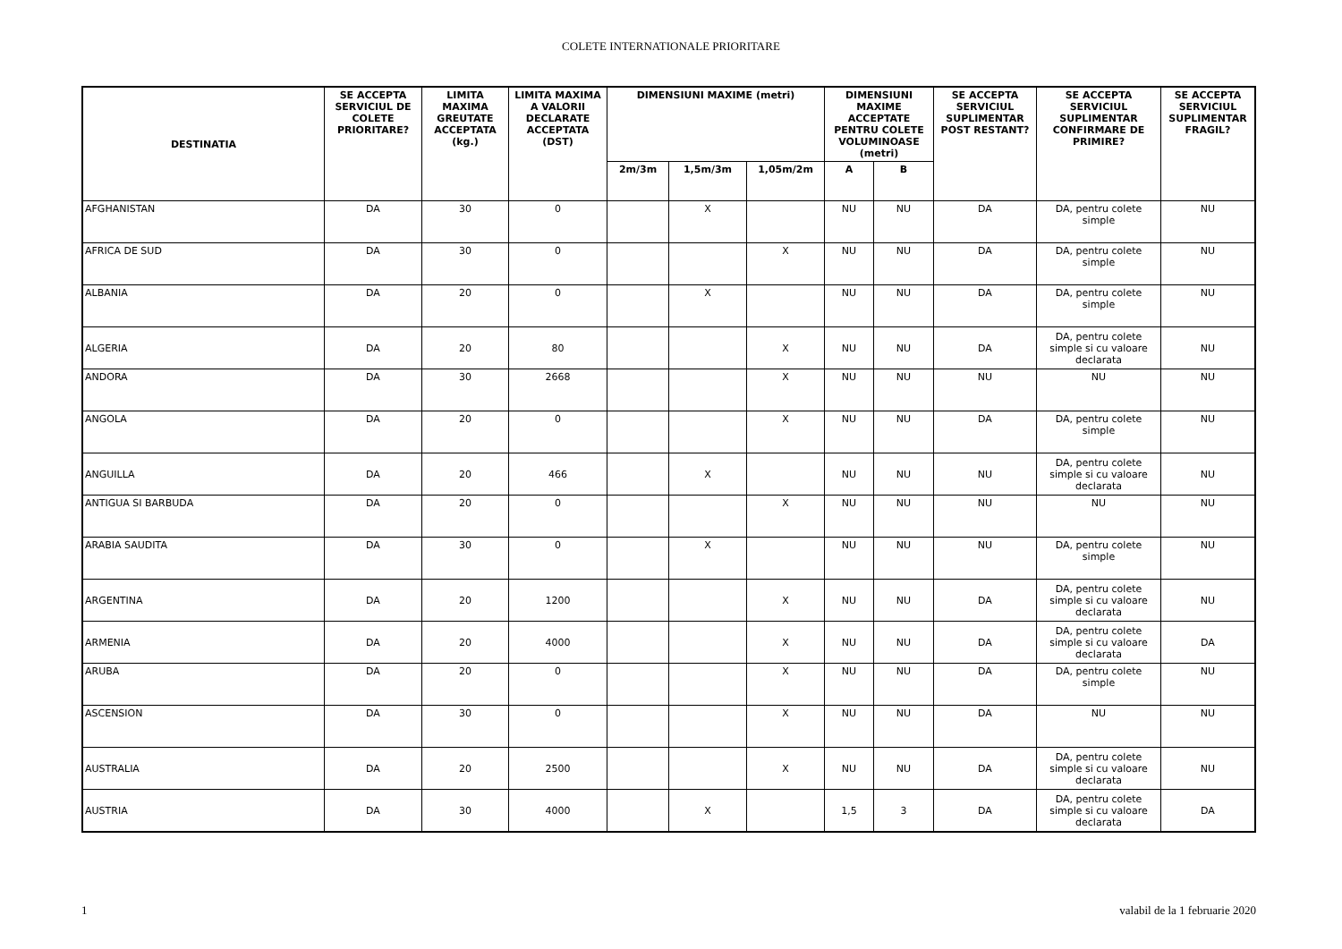COLETE INTERNATIONALE PRIORITARE
| DESTINATIA | SE ACCEPTA SERVICIUL DE COLETE PRIORITARE? | LIMITA MAXIMA GREUTATE ACCEPTATA (kg.) | LIMITA MAXIMA A VALORII DECLARATE ACCEPTATA (DST) | DIMENSIUNI MAXIME (metri) | | | DIMENSIUNI MAXIME ACCEPTATE PENTRU COLETE VOLUMINOASE (metri) | | SE ACCEPTA SERVICIUL SUPLIMENTAR POST RESTANT? | SE ACCEPTA SERVICIUL SUPLIMENTAR CONFIRMARE DE PRIMIRE? | SE ACCEPTA SERVICIUL SUPLIMENTAR FRAGIL? |
| --- | --- | --- | --- | --- | --- | --- | --- | --- | --- | --- | --- |
| | | | | 2m/3m | 1,5m/3m | 1,05m/2m | A | B | | | |
| AFGHANISTAN | DA | 30 | 0 | | X | | NU | NU | DA | DA, pentru colete simple | NU |
| AFRICA DE SUD | DA | 30 | 0 | | | X | NU | NU | DA | DA, pentru colete simple | NU |
| ALBANIA | DA | 20 | 0 | | X | | NU | NU | DA | DA, pentru colete simple | NU |
| ALGERIA | DA | 20 | 80 | | | X | NU | NU | DA | DA, pentru colete simple si cu valoare declarata | NU |
| ANDORA | DA | 30 | 2668 | | | X | NU | NU | NU | NU | NU |
| ANGOLA | DA | 20 | 0 | | | X | NU | NU | DA | DA, pentru colete simple | NU |
| ANGUILLA | DA | 20 | 466 | | X | | NU | NU | NU | DA, pentru colete simple si cu valoare declarata | NU |
| ANTIGUA SI BARBUDA | DA | 20 | 0 | | | X | NU | NU | NU | NU | NU |
| ARABIA SAUDITA | DA | 30 | 0 | | X | | NU | NU | NU | DA, pentru colete simple | NU |
| ARGENTINA | DA | 20 | 1200 | | | X | NU | NU | DA | DA, pentru colete simple si cu valoare declarata | NU |
| ARMENIA | DA | 20 | 4000 | | | X | NU | NU | DA | DA, pentru colete simple si cu valoare declarata | DA |
| ARUBA | DA | 20 | 0 | | | X | NU | NU | DA | DA, pentru colete simple | NU |
| ASCENSION | DA | 30 | 0 | | | X | NU | NU | DA | NU | NU |
| AUSTRALIA | DA | 20 | 2500 | | | X | NU | NU | DA | DA, pentru colete simple si cu valoare declarata | NU |
| AUSTRIA | DA | 30 | 4000 | | X | | 1,5 | 3 | DA | DA, pentru colete simple si cu valoare declarata | DA |
1 valabil de la 1 februarie 2020